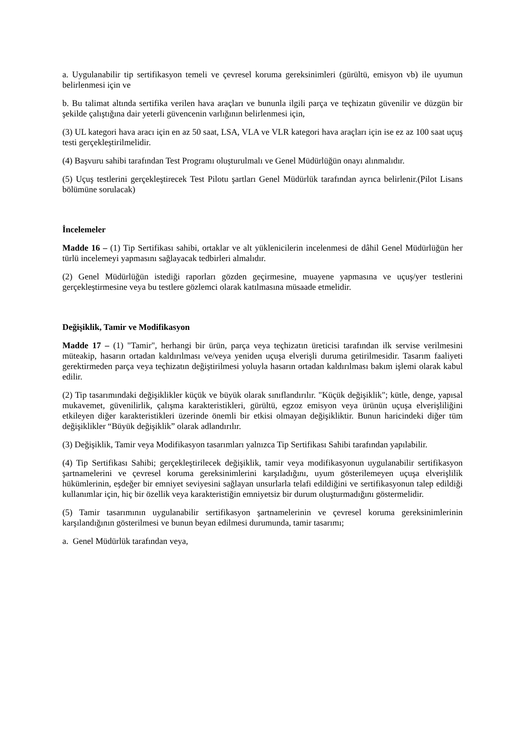a. Uygulanabilir tip sertifikasyon temeli ve çevresel koruma gereksinimleri (gürültü, emisyon vb) ile uyumun belirlenmesi için ve
b. Bu talimat altında sertifika verilen hava araçları ve bununla ilgili parça ve teçhizatın güvenilir ve düzgün bir şekilde çalıştığına dair yeterli güvencenin varlığının belirlenmesi için,
(3) UL kategori hava aracı için en az 50 saat, LSA, VLA ve VLR kategori hava araçları için ise ez az 100 saat uçuş testi gerçekleştirilmelidir.
(4) Başvuru sahibi tarafından Test Programı oluşturulmalı ve Genel Müdürlüğün onayı alınmalıdır.
(5) Uçuş testlerini gerçekleştirecek Test Pilotu şartları Genel Müdürlük tarafından ayrıca belirlenir.(Pilot Lisans bölümüne sorulacak)
İncelemeler
Madde 16 – (1) Tip Sertifikası sahibi, ortaklar ve alt yüklenicilerin incelenmesi de dâhil Genel Müdürlüğün her türlü incelemeyi yapmasını sağlayacak tedbirleri almalıdır.
(2) Genel Müdürlüğün istediği raporları gözden geçirmesine, muayene yapmasına ve uçuş/yer testlerini gerçekleştirmesine veya bu testlere gözlemci olarak katılmasına müsaade etmelidir.
Değişiklik, Tamir ve Modifikasyon
Madde 17 – (1) "Tamir", herhangi bir ürün, parça veya teçhizatın üreticisi tarafından ilk servise verilmesini müteakip, hasarın ortadan kaldırılması ve/veya yeniden uçuşa elverişli duruma getirilmesidir. Tasarım faaliyeti gerektirmeden parça veya teçhizatın değiştirilmesi yoluyla hasarın ortadan kaldırılması bakım işlemi olarak kabul edilir.
(2) Tip tasarımındaki değişiklikler küçük ve büyük olarak sınıflandırılır. "Küçük değişiklik"; kütle, denge, yapısal mukavemet, güvenilirlik, çalışma karakteristikleri, gürültü, egzoz emisyon veya ürünün uçuşa elverişliliğini etkileyen diğer karakteristikleri üzerinde önemli bir etkisi olmayan değişikliktir. Bunun haricindeki diğer tüm değişiklikler “Büyük değişiklik” olarak adlandırılır.
(3) Değişiklik, Tamir veya Modifikasyon tasarımları yalnızca Tip Sertifikası Sahibi tarafından yapılabilir.
(4) Tip Sertifikası Sahibi; gerçekleştirilecek değişiklik, tamir veya modifikasyonun uygulanabilir sertifikasyon şartnamelerini ve çevresel koruma gereksinimlerini karşıladığını, uyum gösterilemeyen uçuşa elverişlilik hükümlerinin, eşdeğer bir emniyet seviyesini sağlayan unsurlarla telafi edildiğini ve sertifikasyonun talep edildiği kullanımlar için, hiç bir özellik veya karakteristiğin emniyetsiz bir durum oluşturmadığını göstermelidir.
(5) Tamir tasarımının uygulanabilir sertifikasyon şartnamelerinin ve çevresel koruma gereksinimlerinin karşılandığının gösterilmesi ve bunun beyan edilmesi durumunda, tamir tasarımı;
a. Genel Müdürlük tarafından veya,